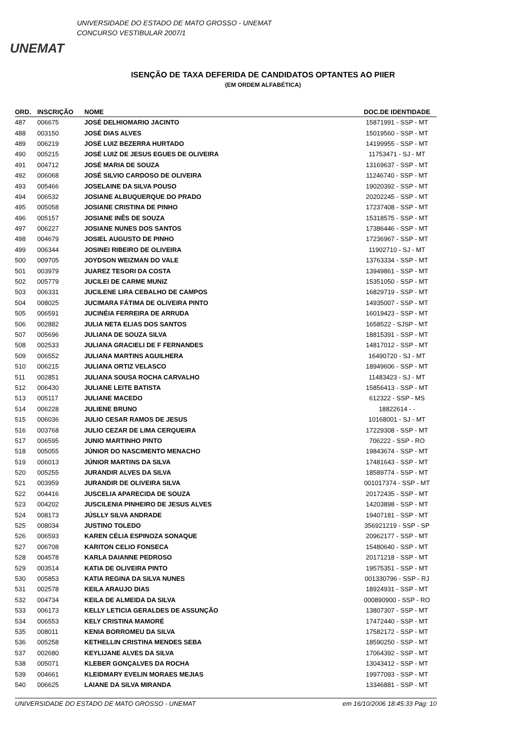UNEMAT
UNIVERSIDADE DO ESTADO DE MATO GROSSO - UNEMAT
CONCURSO VESTIBULAR 2007/1
ISENÇÃO DE TAXA DEFERIDA DE CANDIDATOS OPTANTES AO PIIER
(EM ORDEM ALFABÉTICA)
| ORD. | INSCRIÇÃO | NOME | DOC.DE IDENTIDADE |
| --- | --- | --- | --- |
| 487 | 006675 | JOSÉ DELHIOMARIO JACINTO | 15871991 - SSP - MT |
| 488 | 003150 | JOSÉ DIAS ALVES | 15019560 - SSP - MT |
| 489 | 006219 | JOSÉ LUIZ BEZERRA HURTADO | 14199955 - SSP - MT |
| 490 | 005215 | JOSÉ LUIZ DE JESUS EGUES DE OLIVEIRA | 11753471 - SJ - MT |
| 491 | 004712 | JOSÉ MARIA DE SOUZA | 13169637 - SSP - MT |
| 492 | 006068 | JOSÉ SILVIO CARDOSO DE OLIVEIRA | 11246740 - SSP - MT |
| 493 | 005466 | JOSELAINE DA SILVA POUSO | 19020392 - SSP - MT |
| 494 | 006532 | JOSIANE ALBUQUERQUE DO PRADO | 20202245 - SSP - MT |
| 495 | 005058 | JOSIANE CRISTINA DE PINHO | 17237408 - SSP - MT |
| 496 | 005157 | JOSIANE INÊS DE SOUZA | 15318575 - SSP - MT |
| 497 | 006227 | JOSIANE NUNES DOS SANTOS | 17386446 - SSP - MT |
| 498 | 004679 | JOSIEL AUGUSTO DE PINHO | 17236967 - SSP - MT |
| 499 | 006344 | JOSINEI RIBEIRO DE OLIVEIRA | 11902710 - SJ - MT |
| 500 | 009705 | JOYDSON WEIZMAN DO VALE | 13763334 - SSP - MT |
| 501 | 003979 | JUAREZ TESORI DA COSTA | 13949861 - SSP - MT |
| 502 | 005779 | JUCILEI DE CARME MUNIZ | 15351050 - SSP - MT |
| 503 | 006331 | JUCILENE LIRA CEBALHO DE CAMPOS | 16829719 - SSP - MT |
| 504 | 008025 | JUCIMARA FÁTIMA DE OLIVEIRA PINTO | 14935007 - SSP - MT |
| 505 | 006591 | JUCINÉIA FERREIRA DE ARRUDA | 16019423 - SSP - MT |
| 506 | 002882 | JULIA NETA ELIAS DOS SANTOS | 1658522 - SJSP - MT |
| 507 | 005696 | JULIANA DE SOUZA SILVA | 18815391 - SSP - MT |
| 508 | 002533 | JULIANA GRACIELI DE F FERNANDES | 14817012 - SSP - MT |
| 509 | 006552 | JULIANA MARTINS AGUILHERA | 16490720 - SJ - MT |
| 510 | 006215 | JULIANA ORTIZ VELASCO | 18949606 - SSP - MT |
| 511 | 002851 | JULIANA SOUSA ROCHA CARVALHO | 11483423 - SJ - MT |
| 512 | 006430 | JULIANE LEITE BATISTA | 15856413 - SSP - MT |
| 513 | 005117 | JULIANE MACEDO | 612322 - SSP - MS |
| 514 | 006228 | JULIENE BRUNO | 18822614 - - |
| 515 | 006036 | JULIO CESAR RAMOS DE JESUS | 10168001 - SJ - MT |
| 516 | 003768 | JULIO CEZAR DE LIMA CERQUEIRA | 17229308 - SSP - MT |
| 517 | 006595 | JUNIO MARTINHO PINTO | 706222 - SSP - RO |
| 518 | 005055 | JÚNIOR DO NASCIMENTO MENACHO | 19843674 - SSP - MT |
| 519 | 006013 | JÚNIOR MARTINS DA SILVA | 17481643 - SSP - MT |
| 520 | 005255 | JURANDIR ALVES DA SILVA | 18589774 - SSP - MT |
| 521 | 003959 | JURANDIR DE OLIVEIRA SILVA | 001017374 - SSP - MT |
| 522 | 004416 | JUSCELIA APARECIDA DE SOUZA | 20172435 - SSP - MT |
| 523 | 004202 | JUSCILENIA PINHEIRO DE JESUS ALVES | 14203898 - SSP - MT |
| 524 | 008173 | JÚSLLY SILVA ANDRADE | 19407181 - SSP - MT |
| 525 | 008034 | JUSTINO TOLEDO | 356921219 - SSP - SP |
| 526 | 006593 | KAREN CÉLIA ESPINOZA SONAQUE | 20962177 - SSP - MT |
| 527 | 006708 | KARITON CELIO FONSECA | 15480640 - SSP - MT |
| 528 | 004578 | KARLA DAIANNE PEDROSO | 20171218 - SSP - MT |
| 529 | 003514 | KATIA DE OLIVEIRA PINTO | 19575351 - SSP - MT |
| 530 | 005853 | KATIA REGINA DA SILVA NUNES | 001330796 - SSP - RJ |
| 531 | 002578 | KEILA ARAUJO DIAS | 18924931 - SSP - MT |
| 532 | 004734 | KEILA DE ALMEIDA DA SILVA | 000890900 - SSP - RO |
| 533 | 006173 | KELLY LETICIA GERALDES DE ASSUNÇÃO | 13807307 - SSP - MT |
| 534 | 006553 | KELY CRISTINA MAMORÉ | 17472440 - SSP - MT |
| 535 | 008011 | KENIA BORROMEU DA SILVA | 17582172 - SSP - MT |
| 536 | 005258 | KETHELLIN CRISTINA MENDES SEBA | 18590250 - SSP - MT |
| 537 | 002680 | KEYLIJANE ALVES DA SILVA | 17064392 - SSP - MT |
| 538 | 005071 | KLEBER GONÇALVES DA ROCHA | 13043412 - SSP - MT |
| 539 | 004661 | KLEIDMARY EVELIN MORAES MEJIAS | 19977093 - SSP - MT |
| 540 | 006625 | LAIANE DA SILVA MIRANDA | 13346881 - SSP - MT |
UNIVERSIDADE DO ESTADO DE MATO GROSSO - UNEMAT em 16/10/2006 18:45:33 Pag: 10